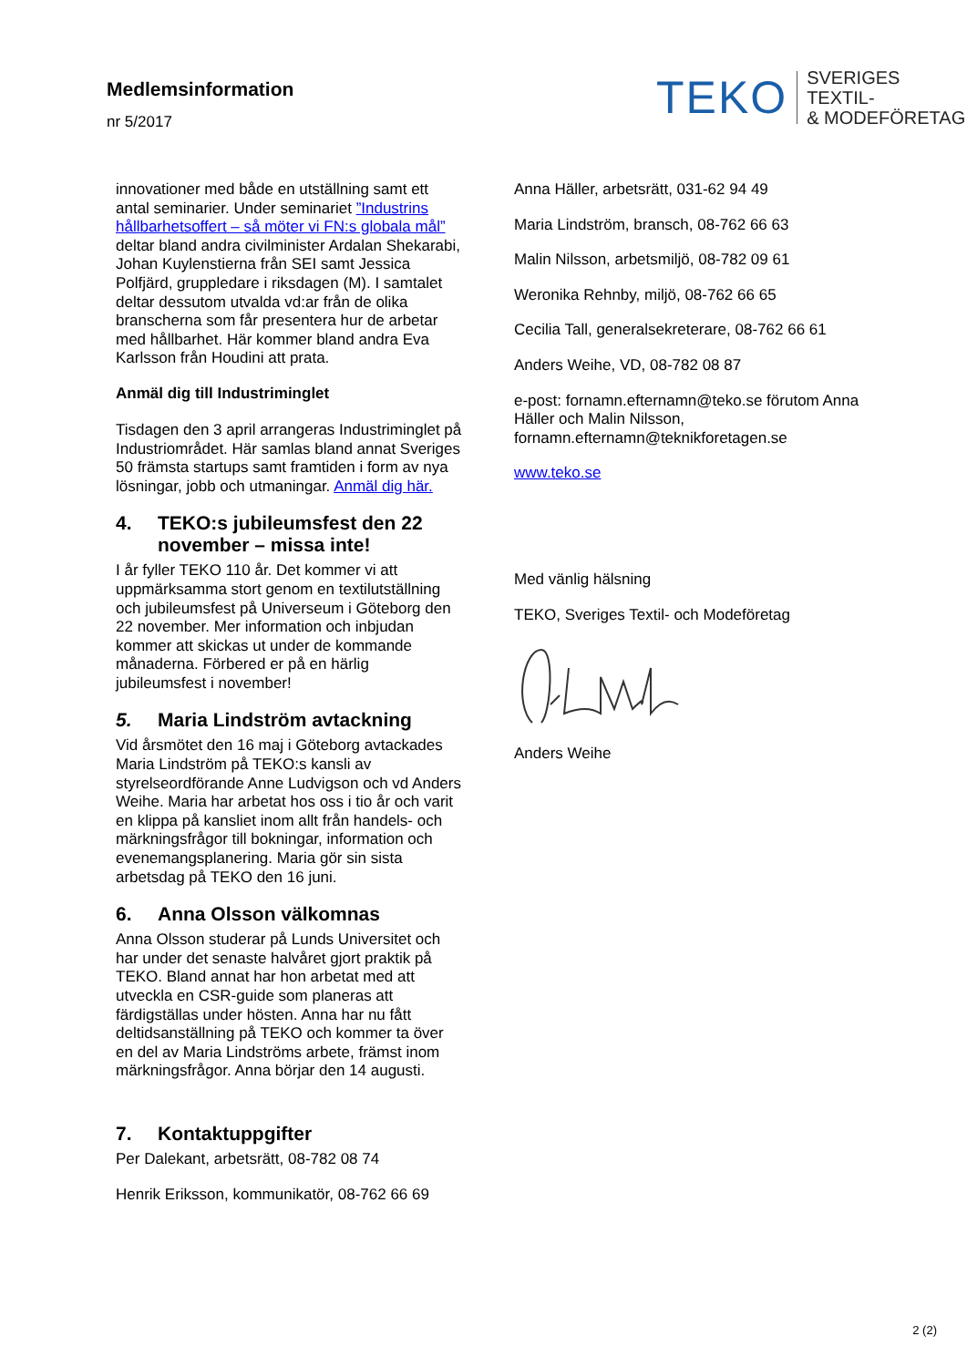Medlemsinformation
nr 5/2017
TEKO SVERIGES TEXTIL-
& MODEFÖRETAG
innovationer med både en utställning samt ett antal seminarier. Under seminariet ”Industrins hållbarhetsoffert – så möter vi FN:s globala mål” deltar bland andra civilminister Ardalan Shekarabi, Johan Kuylenstierna från SEI samt Jessica Polfjärd, gruppledare i riksdagen (M). I samtalet deltar dessutom utvalda vd:ar från de olika branscherna som får presentera hur de arbetar med hållbarhet. Här kommer bland andra Eva Karlsson från Houdini att prata.
Anmäl dig till Industriminglet
Tisdagen den 3 april arrangeras Industriminglet på Industriområdet. Här samlas bland annat Sveriges 50 främsta startups samt framtiden i form av nya lösningar, jobb och utmaningar. Anmäl dig här.
4. TEKO:s jubileumsfest den 22 november – missa inte!
I år fyller TEKO 110 år. Det kommer vi att uppmärksamma stort genom en textilutställning och jubileumsfest på Universeum i Göteborg den 22 november. Mer information och inbjudan kommer att skickas ut under de kommande månaderna. Förbered er på en härlig jubileumsfest i november!
5. Maria Lindström avtackning
Vid årsmötet den 16 maj i Göteborg avtackades Maria Lindström på TEKO:s kansli av styrelseordförande Anne Ludvigson och vd Anders Weihe. Maria har arbetat hos oss i tio år och varit en klippa på kansliet inom allt från handels- och märkningsfrågor till bokningar, information och evenemangsplanering. Maria gör sin sista arbetsdag på TEKO den 16 juni.
6. Anna Olsson välkomnas
Anna Olsson studerar på Lunds Universitet och har under det senaste halvåret gjort praktik på TEKO. Bland annat har hon arbetat med att utveckla en CSR-guide som planeras att färdigställas under hösten. Anna har nu fått deltidsanställning på TEKO och kommer ta över en del av Maria Lindströms arbete, främst inom märkningsfrågor. Anna börjar den 14 augusti.
7. Kontaktuppgifter
Per Dalekant, arbetsrätt, 08-782 08 74
Henrik Eriksson, kommunikatör, 08-762 66 69
Anna Häller, arbetsrätt, 031-62 94 49
Maria Lindström, bransch, 08-762 66 63
Malin Nilsson, arbetsmiljö, 08-782 09 61
Weronika Rehnby, miljö, 08-762 66 65
Cecilia Tall, generalsekreterare, 08-762 66 61
Anders Weihe, VD, 08-782 08 87
e-post: fornamn.efternamn@teko.se förutom Anna Häller och Malin Nilsson, fornamn.efternamn@teknikforetagen.se
www.teko.se
Med vänlig hälsning
TEKO, Sveriges Textil- och Modeföretag
Anders Weihe
2 (2)